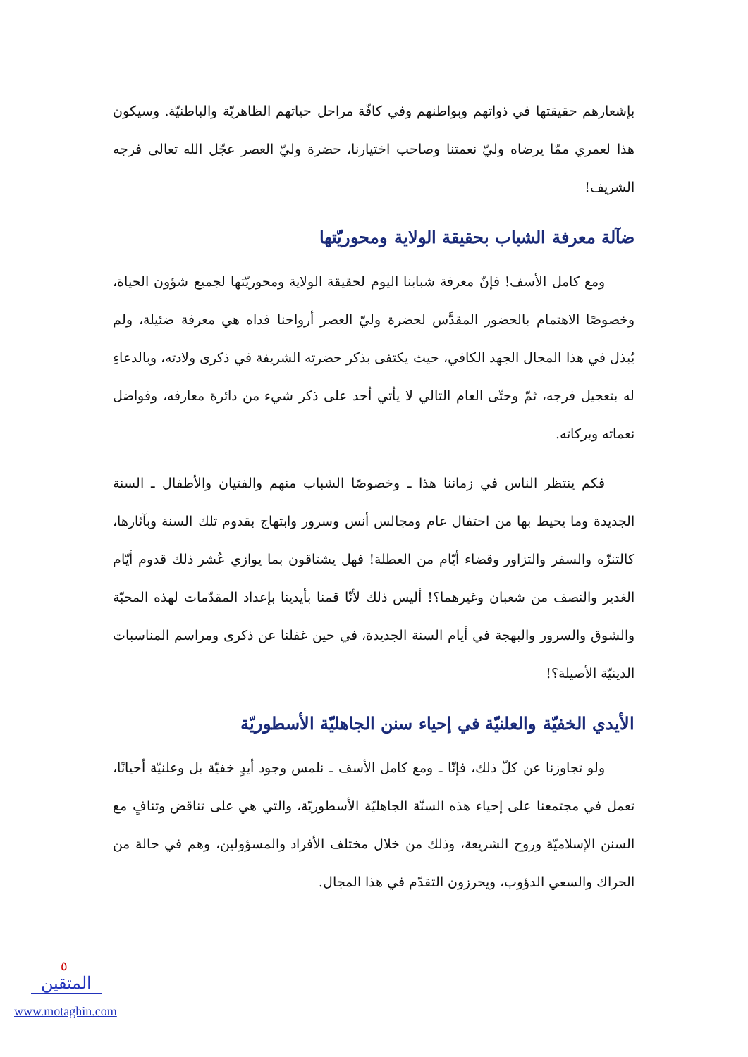بإشعارهم حقيقتها في ذواتهم وبواطنهم وفي كافّة مراحل حياتهم الظاهريّة والباطنيّة. وسيكون هذا لعمري ممّا يرضاه وليّ نعمتنا وصاحب اختيارنا، حضرة وليّ العصر عجّل الله تعالى فرجه الشريف!
ضآلة معرفة الشباب بحقيقة الولاية ومحوريّتها
ومع كامل الأسف! فإنّ معرفة شبابنا اليوم لحقيقة الولاية ومحوريّتها لجميع شؤون الحياة، وخصوصًا الاهتمام بالحضور المقدَّس لحضرة وليّ العصر أرواحنا فداه هي معرفة ضئيلة، ولم يُبذل في هذا المجال الجهد الكافي، حيث يكتفى بذكر حضرته الشريفة في ذكرى ولادته، وبالدعاءِ له بتعجيل فرجه، ثمّ وحتّى العام التالي لا يأتي أحد على ذكر شيء من دائرة معارفه، وفواضل نعماته وبركاته.
فكم ينتظر الناس في زماننا هذا ـ وخصوصًا الشباب منهم والفتيان والأطفال ـ السنة الجديدة وما يحيط بها من احتفال عام ومجالس أنس وسرور وابتهاج بقدوم تلك السنة وبآثارها، كالتنزّه والسفر والتزاور وقضاء أيّام من العطلة! فهل يشتاقون بما يوازي عُشر ذلك قدوم أيّام الغدير والنصف من شعبان وغيرهما؟! أليس ذلك لأنّا قمنا بأيدينا بإعداد المقدّمات لهذه المحبّة والشوق والسرور والبهجة في أيام السنة الجديدة، في حين غفلنا عن ذكرى ومراسم المناسبات الدينيّة الأصيلة؟!
الأيدي الخفيّة والعلنيّة في إحياء سنن الجاهليّة الأسطوريّة
ولو تجاوزنا عن كلّ ذلك، فإنّا ـ ومع كامل الأسف ـ نلمس وجود أيدٍ خفيّة بل وعلنيّة أحيانًا، تعمل في مجتمعنا على إحياء هذه السنّة الجاهليّة الأسطوريّة، والتي هي على تناقض وتنافٍ مع السنن الإسلاميّة وروح الشريعة، وذلك من خلال مختلف الأفراد والمسؤولين، وهم في حالة من الحراك والسعي الدؤوب، ويحرزون التقدّم في هذا المجال.
٥
المتقين
www.motaghin.com